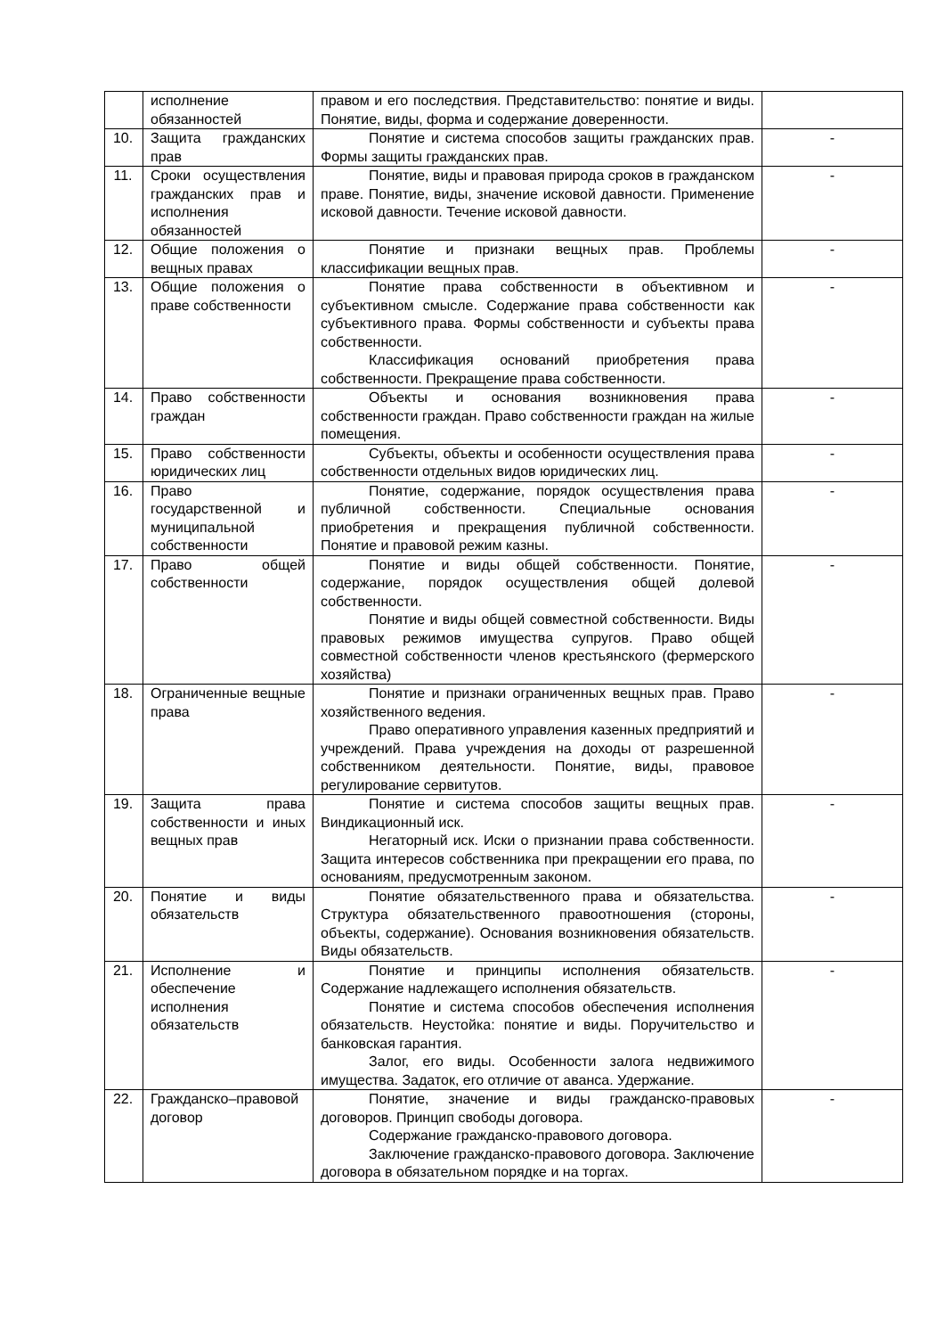| | исполнение обязанностей | правом и его последствия. Представительство: понятие и виды. Понятие, виды, форма и содержание доверенности. | |
| 10. | Защита гражданских прав | Понятие и система способов защиты гражданских прав. Формы защиты гражданских прав. | - |
| 11. | Сроки осуществления гражданских прав и исполнения обязанностей | Понятие, виды и правовая природа сроков в гражданском праве. Понятие, виды, значение исковой давности. Применение исковой давности. Течение исковой давности. | - |
| 12. | Общие положения о вещных правах | Понятие и признаки вещных прав. Проблемы классификации вещных прав. | - |
| 13. | Общие положения о праве собственности | Понятие права собственности в объективном и субъективном смысле. Содержание права собственности как субъективного права. Формы собственности и субъекты права собственности. Классификация оснований приобретения права собственности. Прекращение права собственности. | - |
| 14. | Право собственности граждан | Объекты и основания возникновения права собственности граждан. Право собственности граждан на жилые помещения. | - |
| 15. | Право собственности юридических лиц | Субъекты, объекты и особенности осуществления права собственности отдельных видов юридических лиц. | - |
| 16. | Право государственной и муниципальной собственности | Понятие, содержание, порядок осуществления права публичной собственности. Специальные основания приобретения и прекращения публичной собственности. Понятие и правовой режим казны. | - |
| 17. | Право общей собственности | Понятие и виды общей собственности. Понятие, содержание, порядок осуществления общей долевой собственности. Понятие и виды общей совместной собственности. Виды правовых режимов имущества супругов. Право общей совместной собственности членов крестьянского (фермерского хозяйства) | - |
| 18. | Ограниченные вещные права | Понятие и признаки ограниченных вещных прав. Право хозяйственного ведения. Право оперативного управления казенных предприятий и учреждений. Права учреждения на доходы от разрешенной собственником деятельности. Понятие, виды, правовое регулирование сервитутов. | - |
| 19. | Защита права собственности и иных вещных прав | Понятие и система способов защиты вещных прав. Виндикационный иск. Негаторный иск. Иски о признании права собственности. Защита интересов собственника при прекращении его права, по основаниям, предусмотренным законом. | - |
| 20. | Понятие и виды обязательств | Понятие обязательственного права и обязательства. Структура обязательственного правоотношения (стороны, объекты, содержание). Основания возникновения обязательств. Виды обязательств. | - |
| 21. | Исполнение и обеспечение исполнения обязательств | Понятие и принципы исполнения обязательств. Содержание надлежащего исполнения обязательств. Понятие и система способов обеспечения исполнения обязательств. Неустойка: понятие и виды. Поручительство и банковская гарантия. Залог, его виды. Особенности залога недвижимого имущества. Задаток, его отличие от аванса. Удержание. | - |
| 22. | Гражданско–правовой договор | Понятие, значение и виды гражданско-правовых договоров. Принцип свободы договора. Содержание гражданско-правового договора. Заключение гражданско-правового договора. Заключение договора в обязательном порядке и на торгах. | - |